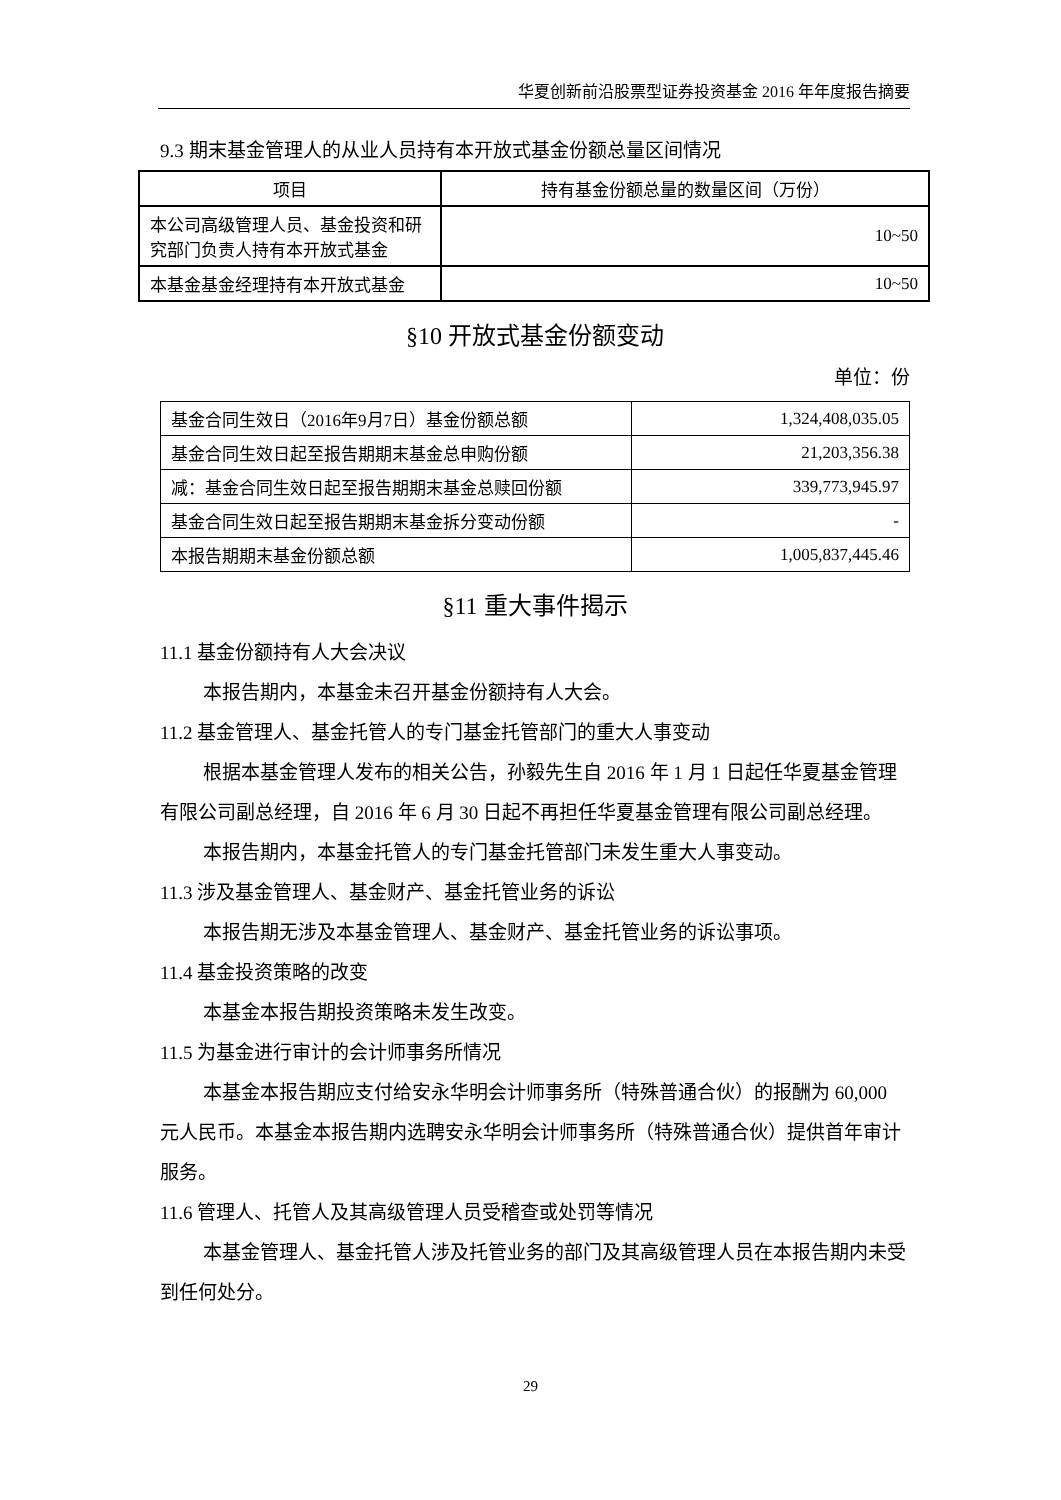华夏创新前沿股票型证券投资基金 2016 年年度报告摘要
9.3 期末基金管理人的从业人员持有本开放式基金份额总量区间情况
| 项目 | 持有基金份额总量的数量区间（万份） |
| --- | --- |
| 本公司高级管理人员、基金投资和研究部门负责人持有本开放式基金 | 10~50 |
| 本基金基金经理持有本开放式基金 | 10~50 |
§10 开放式基金份额变动
单位：份
| 基金合同生效日（2016年9月7日）基金份额总额 | 1,324,408,035.05 |
| 基金合同生效日起至报告期期末基金总申购份额 | 21,203,356.38 |
| 减：基金合同生效日起至报告期期末基金总赎回份额 | 339,773,945.97 |
| 基金合同生效日起至报告期期末基金拆分变动份额 | - |
| 本报告期期末基金份额总额 | 1,005,837,445.46 |
§11 重大事件揭示
11.1 基金份额持有人大会决议
本报告期内，本基金未召开基金份额持有人大会。
11.2 基金管理人、基金托管人的专门基金托管部门的重大人事变动
根据本基金管理人发布的相关公告，孙毅先生自 2016 年 1 月 1 日起任华夏基金管理有限公司副总经理，自 2016 年 6 月 30 日起不再担任华夏基金管理有限公司副总经理。
本报告期内，本基金托管人的专门基金托管部门未发生重大人事变动。
11.3 涉及基金管理人、基金财产、基金托管业务的诉讼
本报告期无涉及本基金管理人、基金财产、基金托管业务的诉讼事项。
11.4 基金投资策略的改变
本基金本报告期投资策略未发生改变。
11.5 为基金进行审计的会计师事务所情况
本基金本报告期应支付给安永华明会计师事务所（特殊普通合伙）的报酬为 60,000 元人民币。本基金本报告期内选聘安永华明会计师事务所（特殊普通合伙）提供首年审计服务。
11.6 管理人、托管人及其高级管理人员受稽查或处罚等情况
本基金管理人、基金托管人涉及托管业务的部门及其高级管理人员在本报告期内未受到任何处分。
29